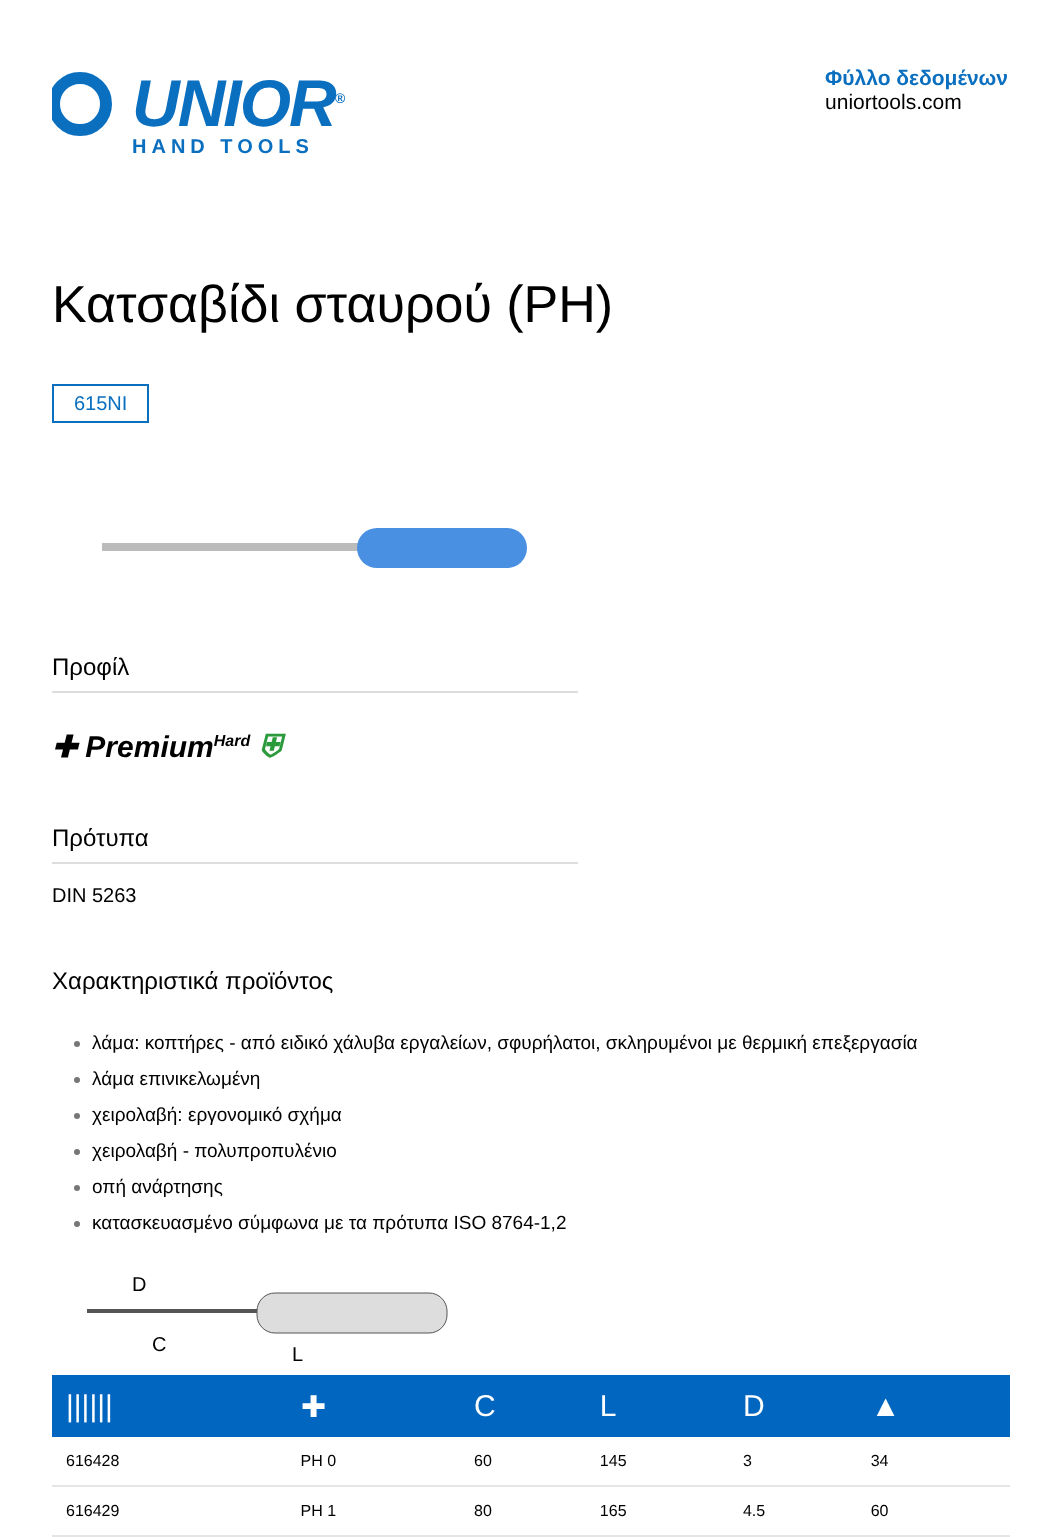UNIOR<sup>®</sup>
HAND TOOLS
Φύλλο δεδομένων
uniortools.com
Κατσαβίδι σταυρού (PH)
615NI
Προφίλ
✚ Premium<sup>Hard</sup> ⛨
Πρότυπα
DIN 5263
Χαρακτηριστικά προϊόντος
λάμα: κοπτήρες - από ειδικό χάλυβα εργαλείων, σφυρήλατοι, σκληρυμένοι με θερμική επεξεργασία
λάμα επινικελωμένη
χειρολαβή: εργονομικό σχήμα
χειρολαβή - πολυπροπυλένιο
οπή ανάρτησης
κατασκευασμένο σύμφωνα με τα πρότυπα ISO 8764-1,2
D
C
L
| ////// | ✚ | C | L | D | ▲ |
| --- | --- | --- | --- | --- | --- |
| 616428 | PH 0 | 60 | 145 | 3 | 34 |
| 616429 | PH 1 | 80 | 165 | 4.5 | 60 |